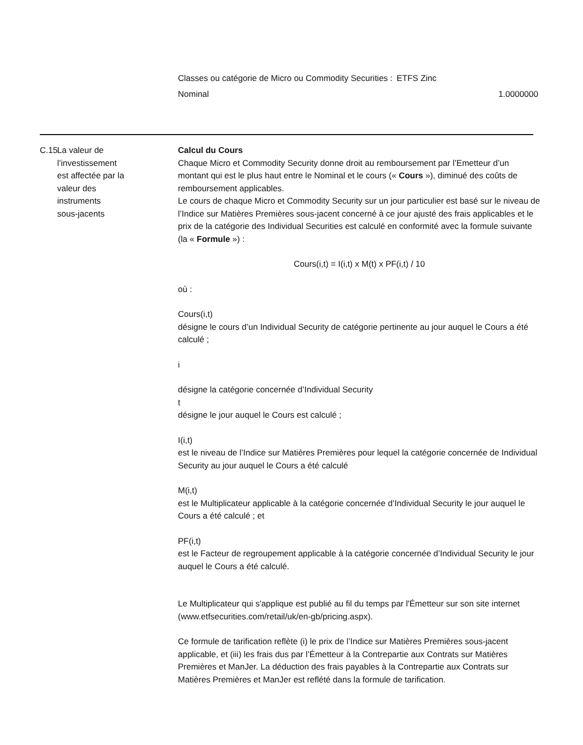| Classes ou catégorie de Micro ou Commodity Securities : | ETFS Zinc |
| Nominal | 1.0000000 |
C.15
La valeur de
l’investissement
est affectée par la
valeur des
instruments
sous-jacents
Calcul du Cours
Chaque Micro et Commodity Security donne droit au remboursement par l’Emetteur d’un montant qui est le plus haut entre le Nominal et le cours (« Cours »), diminué des coûts de remboursement applicables.
Le cours de chaque Micro et Commodity Security sur un jour particulier est basé sur le niveau de l’Indice sur Matières Premières sous-jacent concerné à ce jour ajusté des frais applicables et le prix de la catégorie des Individual Securities est calculé en conformité avec la formule suivante (la « Formule ») :
Cours(i,t) = I(i,t) x M(t) x PF(i,t) / 10
où :
Cours(i,t)
désigne le cours d’un Individual Security de catégorie pertinente au jour auquel le Cours a été calculé ;
i
désigne la catégorie concernée d’Individual Security
t
désigne le jour auquel le Cours est calculé ;
I(i,t)
est le niveau de l’Indice sur Matières Premières pour lequel la catégorie concernée de Individual Security au jour auquel le Cours a été calculé
M(i,t)
est le Multiplicateur applicable à la catégorie concernée d’Individual Security le jour auquel le Cours a été calculé ; et
PF(i,t)
est le Facteur de regroupement applicable à la catégorie concernée d’Individual Security le jour auquel le Cours a été calculé.
Le Multiplicateur qui s'applique est publié au fil du temps par l'Émetteur sur son site internet (www.etfsecurities.com/retail/uk/en-gb/pricing.aspx).
Ce formule de tarification reflète (i) le prix de l’Indice sur Matières Premières sous-jacent applicable, et (iii) les frais dus par l’Émetteur à la Contrepartie aux Contrats sur Matières Premières et ManJer. La déduction des frais payables à la Contrepartie aux Contrats sur Matières Premières et ManJer est reflété dans la formule de tarification.